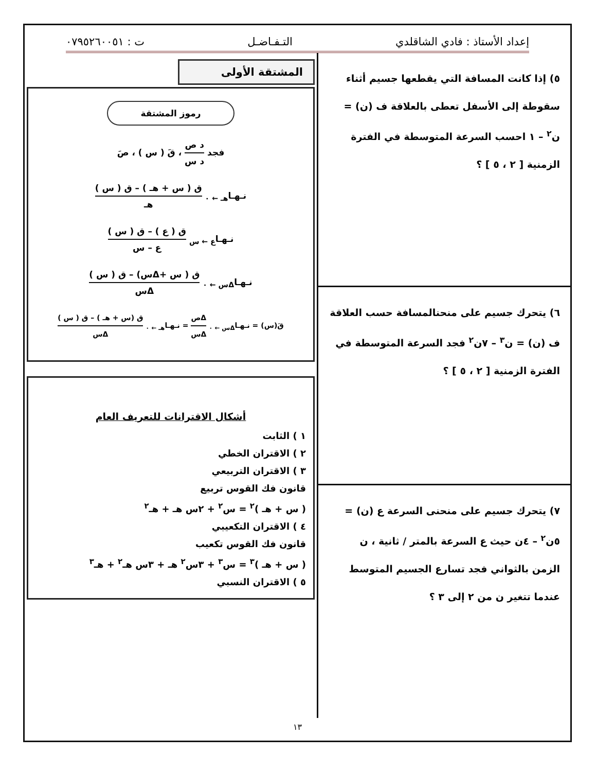إعداد الأستاذ : فادي الشاقلدي التـفـاضـل ت : ٠٧٩٥٢٦٠٠٥١
٥) إذا كانت المسافة التي يقطعها جسيم أثناء سقوطة إلى الأسفل تعطى بالعلاقة ف (ن) = ن<sup>٢</sup> – ١ احسب السرعة المتوسطة في الفترة الزمنية [ ٢ ، ٥ ] ؟
٦) يتحرك جسيم على منحنالمسافة حسب العلاقة ف (ن) = ن<sup>٣</sup> – ٧ن<sup>٢</sup> فجد السرعة المتوسطة في الفترة الزمنية [ ٢ ، ٥ ] ؟
٧) يتحرك جسيم على منحنى السرعة ع (ن) = ٥ن<sup>٢</sup> – ٤ن حيث ع السرعة بالمتر / ثانية ، ن الزمن بالثواني فجد تسارع الجسيم المتوسط عندما تتغير ن من ٢ إلى ٣ ؟
المشتقة الأولى
رموز المشتقة
فجد د ص د س ، قَ ( س ) ، صَ
نـهـا<sub>هـ ← ٠</sub> ق ( س + هـ ) – ق ( س ) هـ
نـهـا<sub>ع ← س</sub> ق ( ع ) – ق ( س ) ع – س
نـهـا<sub>Δس ← ٠</sub> ق ( س +Δس) – ق ( س ) Δس
قَ(س) = نـهـا<sub>Δس ← ٠</sub> Δص Δس = نـهـا<sub>هـ ← ٠</sub> ق (س + هـ ) – ق ( س ) Δس
أشكال الاقترانات للتعريف العام
١ ) الثابت
٢ ) الاقتران الخطي
٣ ) الاقتران التربيعي
قانون فك القوس تربيع
( س + هـ )<sup>٢</sup> = س<sup>٢</sup> + ٢س هـ + هـ<sup>٢</sup>
٤ ) الاقتران التكعيبي
قانون فك القوس تكعيب
( س + هـ )<sup>٣</sup> = س<sup>٣</sup> + ٣س<sup>٢</sup> هـ + ٣س هـ<sup>٢</sup> + هـ<sup>٣</sup>
٥ ) الاقتران النسبي
١٣